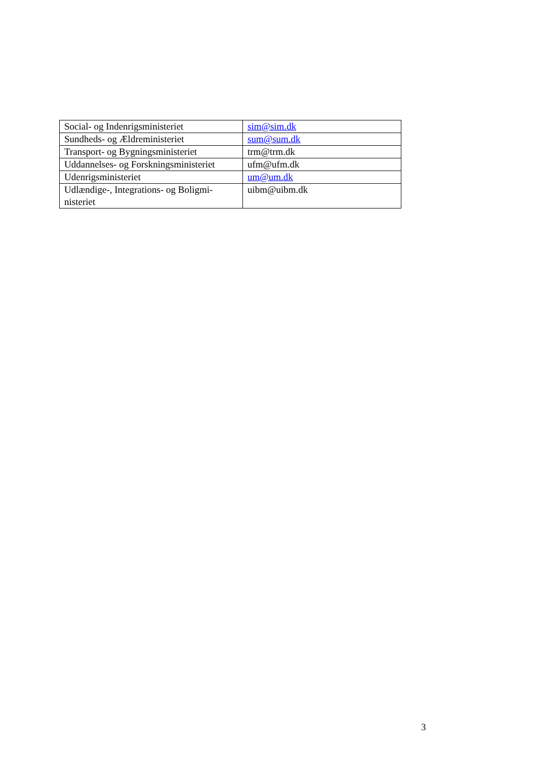| Social- og Indenrigsministeriet | sim@sim.dk |
| Sundheds- og Ældreministeriet | sum@sum.dk |
| Transport- og Bygningsministeriet | trm@trm.dk |
| Uddannelses- og Forskningsministeriet | ufm@ufm.dk |
| Udenrigsministeriet | um@um.dk |
| Udlændige-, Integrations- og Boligmi- nisteriet | uibm@uibm.dk |
3